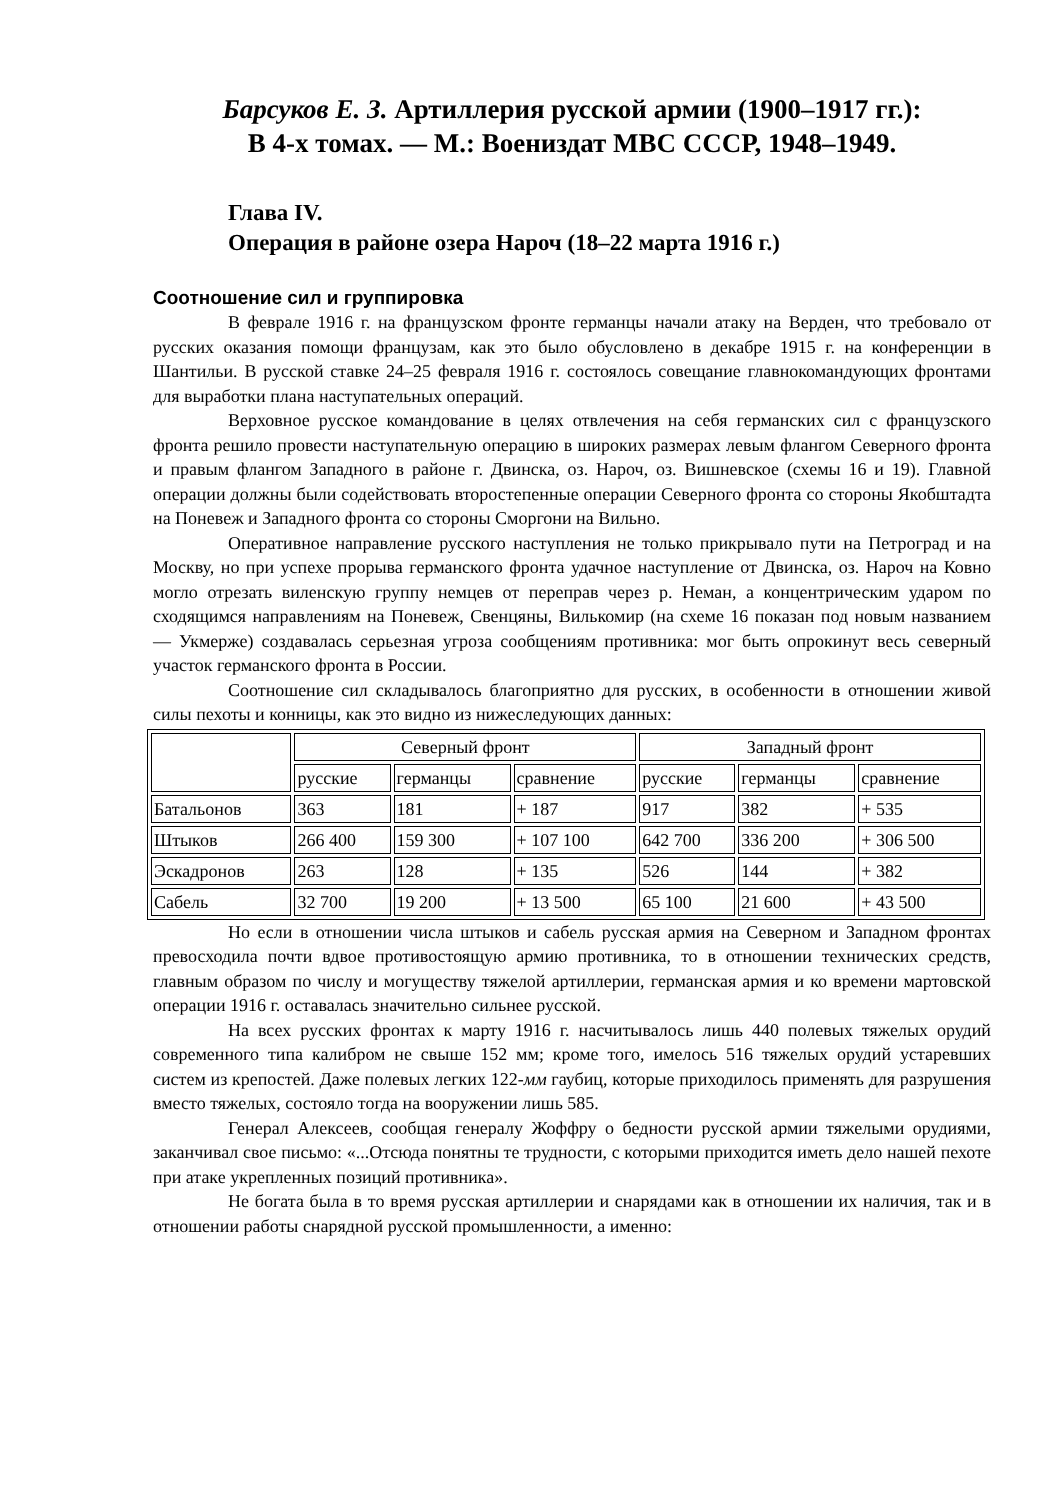Барсуков Е. З. Артиллерия русской армии (1900–1917 гг.):
В 4-х томах. — М.: Воениздат МВС СССР, 1948–1949.
Глава IV.
Операция в районе озера Нароч (18–22 марта 1916 г.)
Соотношение сил и группировка
В феврале 1916 г. на французском фронте германцы начали атаку на Верден, что требовало от русских оказания помощи французам, как это было обусловлено в декабре 1915 г. на конференции в Шантильи. В русской ставке 24–25 февраля 1916 г. состоялось совещание главнокомандующих фронтами для выработки плана наступательных операций.
Верховное русское командование в целях отвлечения на себя германских сил с французского фронта решило провести наступательную операцию в широких размерах левым флангом Северного фронта и правым флангом Западного в районе г. Двинска, оз. Нароч, оз. Вишневское (схемы 16 и 19). Главной операции должны были содействовать второстепенные операции Северного фронта со стороны Якобштадта на Поневеж и Западного фронта со стороны Сморгони на Вильно.
Оперативное направление русского наступления не только прикрывало пути на Петроград и на Москву, но при успехе прорыва германского фронта удачное наступление от Двинска, оз. Нароч на Ковно могло отрезать виленскую группу немцев от переправ через р. Неман, а концентрическим ударом по сходящимся направлениям на Поневеж, Свенцяны, Вилькомир (на схеме 16 показан под новым названием — Укмерже) создавалась серьезная угроза сообщениям противника: мог быть опрокинут весь северный участок германского фронта в России.
Соотношение сил складывалось благоприятно для русских, в особенности в отношении живой силы пехоты и конницы, как это видно из нижеследующих данных:
| | Северный фронт | | | Западный фронт | | |
| | русские | германцы | сравнение | русские | германцы | сравнение |
| Батальонов | 363 | 181 | + 187 | 917 | 382 | + 535 |
| Штыков | 266 400 | 159 300 | + 107 100 | 642 700 | 336 200 | + 306 500 |
| Эскадронов | 263 | 128 | + 135 | 526 | 144 | + 382 |
| Сабель | 32 700 | 19 200 | + 13 500 | 65 100 | 21 600 | + 43 500 |
Но если в отношении числа штыков и сабель русская армия на Северном и Западном фронтах превосходила почти вдвое противостоящую армию противника, то в отношении технических средств, главным образом по числу и могуществу тяжелой артиллерии, германская армия и ко времени мартовской операции 1916 г. оставалась значительно сильнее русской.
На всех русских фронтах к марту 1916 г. насчитывалось лишь 440 полевых тяжелых орудий современного типа калибром не свыше 152 мм; кроме того, имелось 516 тяжелых орудий устаревших систем из крепостей. Даже полевых легких 122-мм гаубиц, которые приходилось применять для разрушения вместо тяжелых, состояло тогда на вооружении лишь 585.
Генерал Алексеев, сообщая генералу Жоффру о бедности русской армии тяжелыми орудиями, заканчивал свое письмо: «...Отсюда понятны те трудности, с которыми приходится иметь дело нашей пехоте при атаке укрепленных позиций противника».
Не богата была в то время русская артиллерии и снарядами как в отношении их наличия, так и в отношении работы снарядной русской промышленности, а именно: